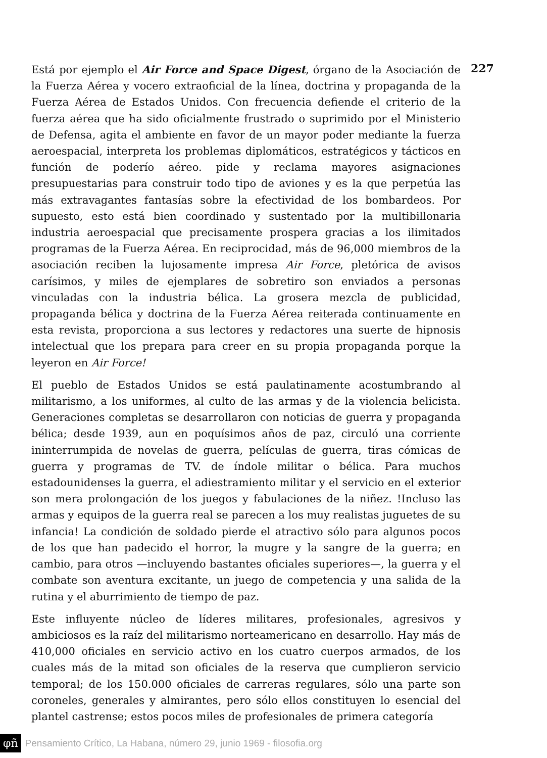227
Está por ejemplo el Air Force and Space Digest, órgano de la Asociación de la Fuerza Aérea y vocero extraoficial de la línea, doctrina y propaganda de la Fuerza Aérea de Estados Unidos. Con frecuencia defiende el criterio de la fuerza aérea que ha sido oficialmente frustrado o suprimido por el Ministerio de Defensa, agita el ambiente en favor de un mayor poder mediante la fuerza aeroespacial, interpreta los problemas diplomáticos, estratégicos y tácticos en función de poderío aéreo. pide y reclama mayores asignaciones presupuestarias para construir todo tipo de aviones y es la que perpetúa las más extravagantes fantasías sobre la efectividad de los bombardeos. Por supuesto, esto está bien coordinado y sustentado por la multibillonaria industria aeroespacial que precisamente prospera gracias a los ilimitados programas de la Fuerza Aérea. En reciprocidad, más de 96,000 miembros de la asociación reciben la lujosamente impresa Air Force, pletórica de avisos carísimos, y miles de ejemplares de sobretiro son enviados a personas vinculadas con la industria bélica. La grosera mezcla de publicidad, propaganda bélica y doctrina de la Fuerza Aérea reiterada continuamente en esta revista, proporciona a sus lectores y redactores una suerte de hipnosis intelectual que los prepara para creer en su propia propaganda porque la leyeron en Air Force!
El pueblo de Estados Unidos se está paulatinamente acostumbrando al militarismo, a los uniformes, al culto de las armas y de la violencia belicista. Generaciones completas se desarrollaron con noticias de guerra y propaganda bélica; desde 1939, aun en poquísimos años de paz, circuló una corriente ininterrumpida de novelas de guerra, películas de guerra, tiras cómicas de guerra y programas de TV. de índole militar o bélica. Para muchos estadounidenses la guerra, el adiestramiento militar y el servicio en el exterior son mera prolongación de los juegos y fabulaciones de la niñez. !Incluso las armas y equipos de la guerra real se parecen a los muy realistas juguetes de su infancia! La condición de soldado pierde el atractivo sólo para algunos pocos de los que han padecido el horror, la mugre y la sangre de la guerra; en cambio, para otros —incluyendo bastantes oficiales superiores—, la guerra y el combate son aventura excitante, un juego de competencia y una salida de la rutina y el aburrimiento de tiempo de paz.
Este influyente núcleo de líderes militares, profesionales, agresivos y ambiciosos es la raíz del militarismo norteamericano en desarrollo. Hay más de 410,000 oficiales en servicio activo en los cuatro cuerpos armados, de los cuales más de la mitad son oficiales de la reserva que cumplieron servicio temporal; de los 150.000 oficiales de carreras regulares, sólo una parte son coroneles, generales y almirantes, pero sólo ellos constituyen lo esencial del plantel castrense; estos pocos miles de profesionales de primera categoría
φñ Pensamiento Crítico, La Habana, número 29, junio 1969 - filosofia.org